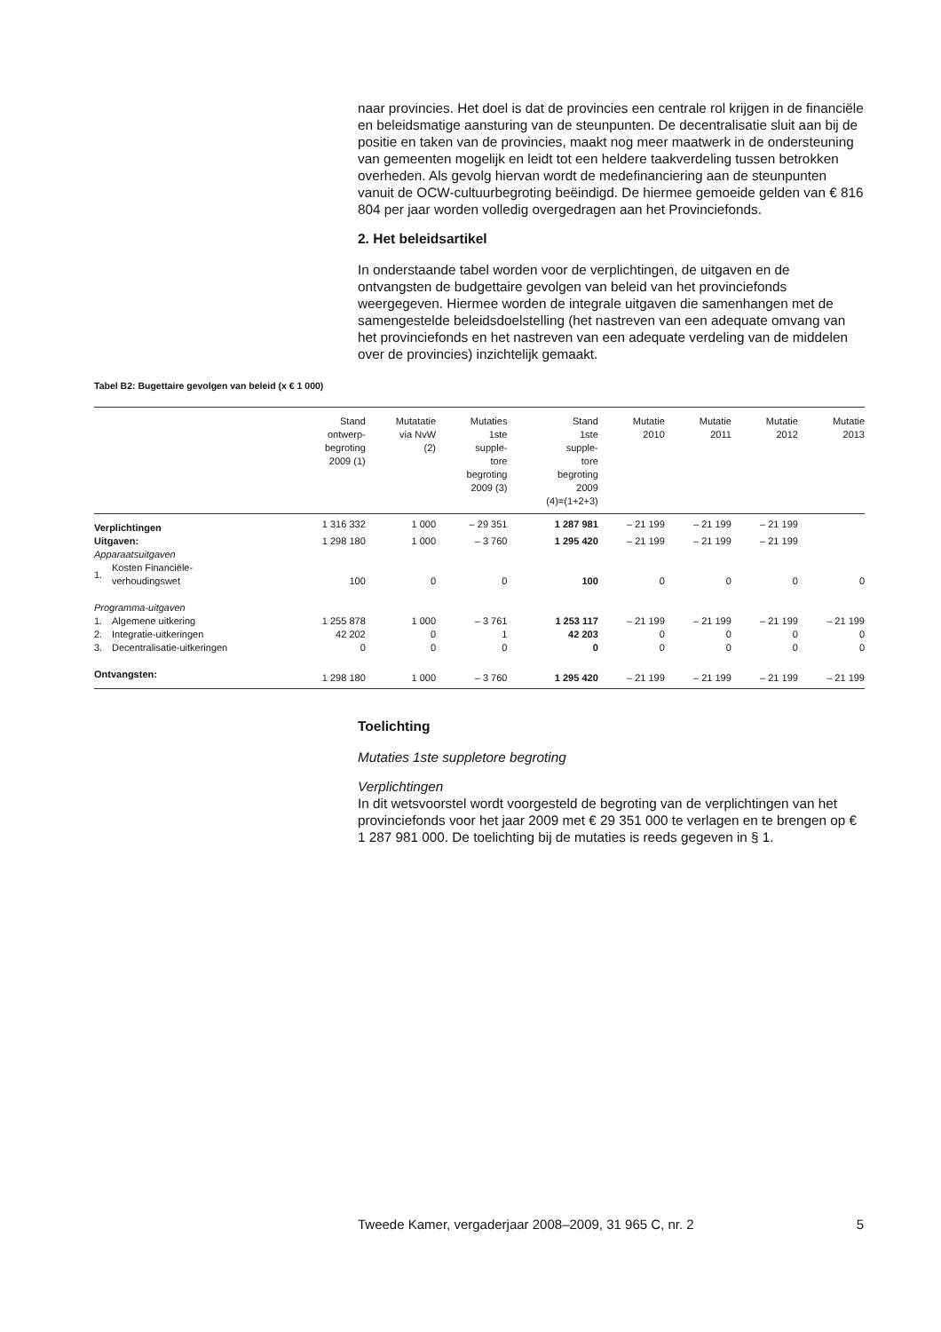naar provincies. Het doel is dat de provincies een centrale rol krijgen in de financiële en beleidsmatige aansturing van de steunpunten. De decentralisatie sluit aan bij de positie en taken van de provincies, maakt nog meer maatwerk in de ondersteuning van gemeenten mogelijk en leidt tot een heldere taakverdeling tussen betrokken overheden. Als gevolg hiervan wordt de medefinanciering aan de steunpunten vanuit de OCW-cultuurbegroting beëindigd. De hiermee gemoeide gelden van € 816 804 per jaar worden volledig overgedragen aan het Provinciefonds.
2. Het beleidsartikel
In onderstaande tabel worden voor de verplichtingen, de uitgaven en de ontvangsten de budgettaire gevolgen van beleid van het provinciefonds weergegeven. Hiermee worden de integrale uitgaven die samenhangen met de samengestelde beleidsdoelstelling (het nastreven van een adequate omvang van het provinciefonds en het nastreven van een adequate verdeling van de middelen over de provincies) inzichtelijk gemaakt.
Tabel B2: Bugettaire gevolgen van beleid (x € 1 000)
| | | Stand ontwerp- begroting 2009 (1) | Mutatatie via NvW (2) | Mutaties 1ste supple- tore begroting 2009 (3) | Stand 1ste supple- tore begroting 2009 (4)=(1+2+3) | Mutatie 2010 | Mutatie 2011 | Mutatie 2012 | Mutatie 2013 |
| --- | --- | --- | --- | --- | --- | --- | --- | --- | --- |
| Verplichtingen | | 1 316 332 | 1 000 | – 29 351 | 1 287 981 | – 21 199 | – 21 199 | – 21 199 | |
| Uitgaven: | | 1 298 180 | 1 000 | – 3 760 | 1 295 420 | – 21 199 | – 21 199 | – 21 199 | |
| Apparaatsuitgaven | | | | | | | | | |
| 1. | Kosten Financiële- verhoudingswet | 100 | 0 | 0 | 100 | 0 | 0 | 0 | 0 |
| Programma-uitgaven | | | | | | | | | |
| 1. | Algemene uitkering | 1 255 878 | 1 000 | – 3 761 | 1 253 117 | – 21 199 | – 21 199 | – 21 199 | – 21 199 |
| 2. | Integratie-uitkeringen | 42 202 | 0 | 1 | 42 203 | 0 | 0 | 0 | 0 |
| 3. | Decentralisatie-uitkeringen | 0 | 0 | 0 | 0 | 0 | 0 | 0 | 0 |
| Ontvangsten: | | 1 298 180 | 1 000 | – 3 760 | 1 295 420 | – 21 199 | – 21 199 | – 21 199 | – 21 199 |
Toelichting
Mutaties 1ste suppletore begroting
Verplichtingen
In dit wetsvoorstel wordt voorgesteld de begroting van de verplichtingen van het provinciefonds voor het jaar 2009 met € 29 351 000 te verlagen en te brengen op € 1 287 981 000. De toelichting bij de mutaties is reeds gegeven in § 1.
Tweede Kamer, vergaderjaar 2008–2009, 31 965 C, nr. 2 5